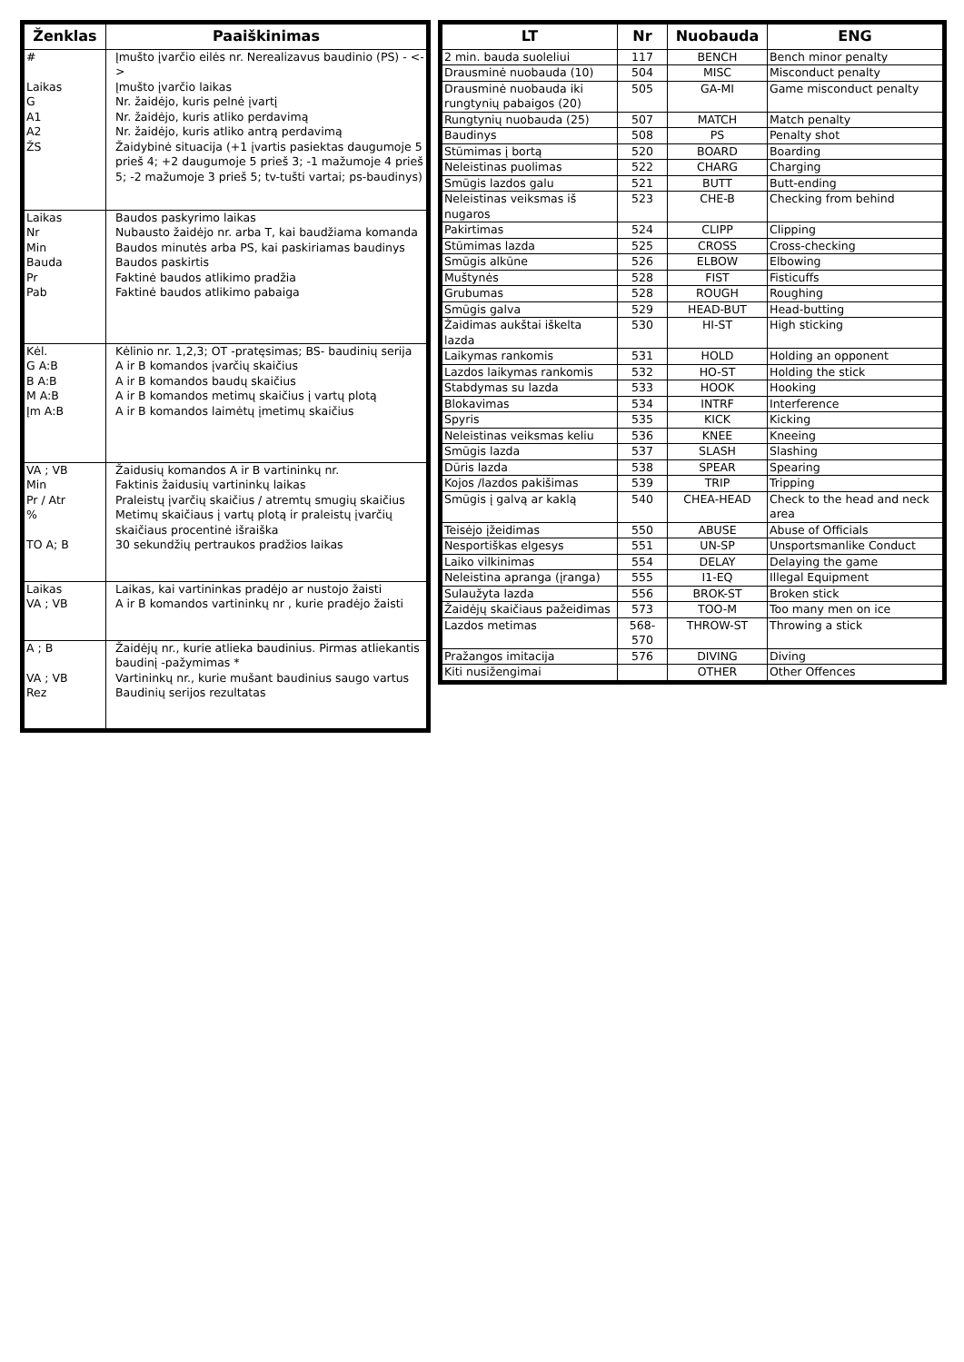| Ženklas | Paaiškinimas |
| --- | --- |
| # Laikas G A1 A2 ŽS | Įmušto įvarčio eilės nr. Nerealizavus baudinio (PS) - <-> Įmušto įvarčio laikas Nr. žaidėjo, kuris pelnė įvartį Nr. žaidėjo, kuris atliko perdavimą Nr. žaidėjo, kuris atliko antrą perdavimą Žaidybinė situacija (+1 įvartis pasiektas daugumoje 5 prieš 4; +2 daugumoje 5 prieš 3; -1 mažumoje 4 prieš 5; -2 mažumoje 3 prieš 5; tv-tušti vartai; ps-baudinys) |
| Laikas Nr Min Bauda Pr Pab | Baudos paskyrimo laikas Nubausto žaidėjo nr. arba T, kai baudžiama komanda Baudos minutės arba PS, kai paskiriamas baudinys Baudos paskirtis Faktinė baudos atlikimo pradžia Faktinė baudos atlikimo pabaiga |
| Kėl. G A:B B A:B M A:B Įm A:B | Kėlinio nr. 1,2,3; OT -pratęsimas; BS- baudinių serija A ir B komandos įvarčių skaičius A ir B komandos baudų skaičius A ir B komandos metimų skaičius į vartų plotą A ir B komandos laimėtų įmetimų skaičius |
| VA ; VB Min Pr / Atr % TO A; B | Žaidusių komandos A ir B vartininkų nr. Faktinis žaidusių vartininkų laikas Praleistų įvarčių skaičius / atremtų smugių skaičius Metimų skaičiaus į vartų plotą ir praleistų įvarčių skaičiaus procentinė išraiška 30 sekundžių pertraukos pradžios laikas |
| Laikas VA ; VB | Laikas, kai vartininkas pradėjo ar nustojo žaisti A ir B komandos vartininkų nr , kurie pradėjo žaisti |
| A ; B VA ; VB Rez | Žaidėjų nr., kurie atlieka baudinius. Pirmas atliekantis baudinį -pažymimas * Vartininkų nr., kurie mušant baudinius saugo vartus Baudinių serijos rezultatas |
| LT | Nr | Nuobauda | ENG |
| --- | --- | --- | --- |
| 2 min. bauda suoleliui | 117 | BENCH | Bench minor penalty |
| Drausminė nuobauda (10) | 504 | MISC | Misconduct penalty |
| Drausminė nuobauda iki rungtynių pabaigos (20) | 505 | GA-MI | Game misconduct penalty |
| Rungtynių nuobauda (25) | 507 | MATCH | Match penalty |
| Baudinys | 508 | PS | Penalty shot |
| Stūmimas į bortą | 520 | BOARD | Boarding |
| Neleistinas puolimas | 522 | CHARG | Charging |
| Smūgis lazdos galu | 521 | BUTT | Butt-ending |
| Neleistinas veiksmas iš nugaros | 523 | CHE-B | Checking from behind |
| Pakirtimas | 524 | CLIPP | Clipping |
| Stūmimas lazda | 525 | CROSS | Cross-checking |
| Smūgis alkūne | 526 | ELBOW | Elbowing |
| Muštynės | 528 | FIST | Fisticuffs |
| Grubumas | 528 | ROUGH | Roughing |
| Smūgis galva | 529 | HEAD-BUT | Head-butting |
| Žaidimas aukštai iškelta lazda | 530 | HI-ST | High sticking |
| Laikymas rankomis | 531 | HOLD | Holding an opponent |
| Lazdos laikymas rankomis | 532 | HO-ST | Holding the stick |
| Stabdymas su lazda | 533 | HOOK | Hooking |
| Blokavimas | 534 | INTRF | Interference |
| Spyris | 535 | KICK | Kicking |
| Neleistinas veiksmas keliu | 536 | KNEE | Kneeing |
| Smūgis lazda | 537 | SLASH | Slashing |
| Dūris lazda | 538 | SPEAR | Spearing |
| Kojos /lazdos pakišimas | 539 | TRIP | Tripping |
| Smūgis į galvą ar kaklą | 540 | CHEA-HEAD | Check to the head and neck area |
| Teisėjo įžeidimas | 550 | ABUSE | Abuse of Officials |
| Nesportiškas elgesys | 551 | UN-SP | Unsportsmanlike Conduct |
| Laiko vilkinimas | 554 | DELAY | Delaying the game |
| Neleistina apranga (įranga) | 555 | I1-EQ | Illegal Equipment |
| Sulaužyta lazda | 556 | BROK-ST | Broken stick |
| Žaidėjų skaičiaus pažeidimas | 573 | TOO-M | Too many men on ice |
| Lazdos metimas | 568-570 | THROW-ST | Throwing a stick |
| Pražangos imitacija | 576 | DIVING | Diving |
| Kiti nusižengimai | | OTHER | Other Offences |